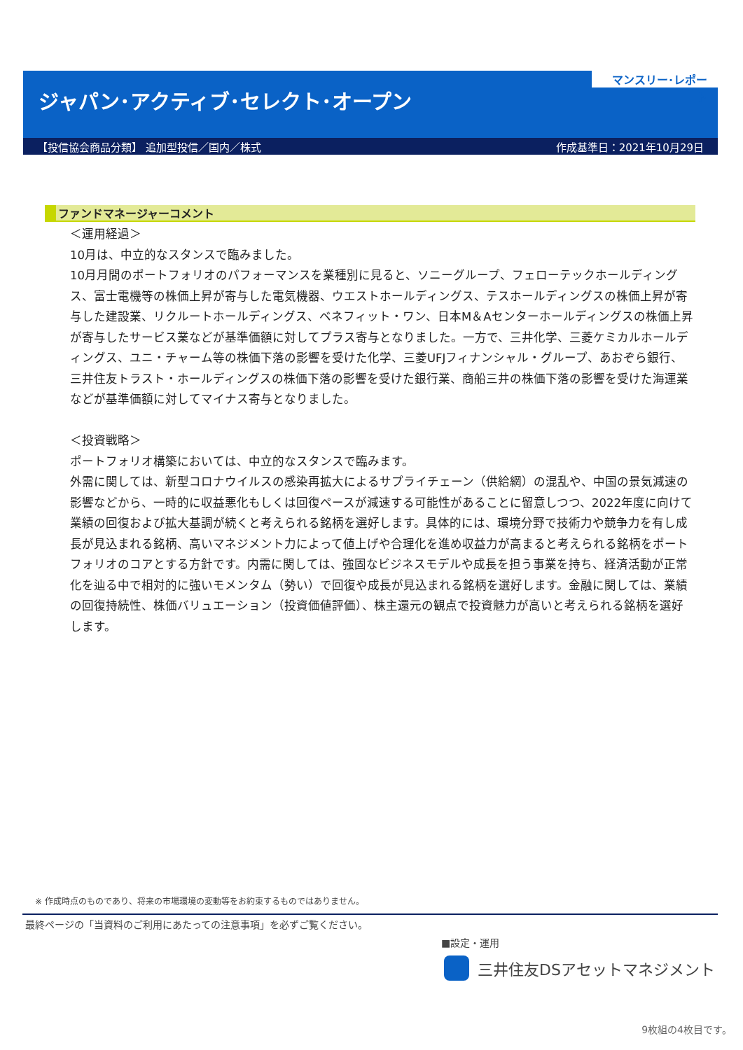マンスリー･レポート
ジャパン･アクティブ･セレクト･オープン
【投信協会商品分類】 追加型投信／国内／株式 作成基準日：2021年10月29日
ファンドマネージャーコメント
＜運用経過＞
10月は、中立的なスタンスで臨みました。
10月月間のポートフォリオのパフォーマンスを業種別に見ると、ソニーグループ、フェローテックホールディングス、富士電機等の株価上昇が寄与した電気機器、ウエストホールディングス、テスホールディングスの株価上昇が寄与した建設業、リクルートホールディングス、ベネフィット・ワン、日本M＆Aセンターホールディングスの株価上昇が寄与したサービス業などが基準価額に対してプラス寄与となりました。一方で、三井化学、三菱ケミカルホールディングス、ユニ・チャーム等の株価下落の影響を受けた化学、三菱UFJフィナンシャル・グループ、あおぞら銀行、三井住友トラスト・ホールディングスの株価下落の影響を受けた銀行業、商船三井の株価下落の影響を受けた海運業などが基準価額に対してマイナス寄与となりました。
＜投資戦略＞
ポートフォリオ構築においては、中立的なスタンスで臨みます。
外需に関しては、新型コロナウイルスの感染再拡大によるサプライチェーン（供給網）の混乱や、中国の景気減速の影響などから、一時的に収益悪化もしくは回復ペースが減速する可能性があることに留意しつつ、2022年度に向けて業績の回復および拡大基調が続くと考えられる銘柄を選好します。具体的には、環境分野で技術力や競争力を有し成長が見込まれる銘柄、高いマネジメント力によって値上げや合理化を進め収益力が高まると考えられる銘柄をポートフォリオのコアとする方針です。内需に関しては、強固なビジネスモデルや成長を担う事業を持ち、経済活動が正常化を辿る中で相対的に強いモメンタム（勢い）で回復や成長が見込まれる銘柄を選好します。金融に関しては、業績の回復持続性、株価バリュエーション（投資価値評価）、株主還元の観点で投資魅力が高いと考えられる銘柄を選好します。
※ 作成時点のものであり、将来の市場環境の変動等をお約束するものではありません。
最終ページの「当資料のご利用にあたっての注意事項」を必ずご覧ください。
■設定・運用
三井住友DSアセットマネジメント
9枚組の4枚目です。